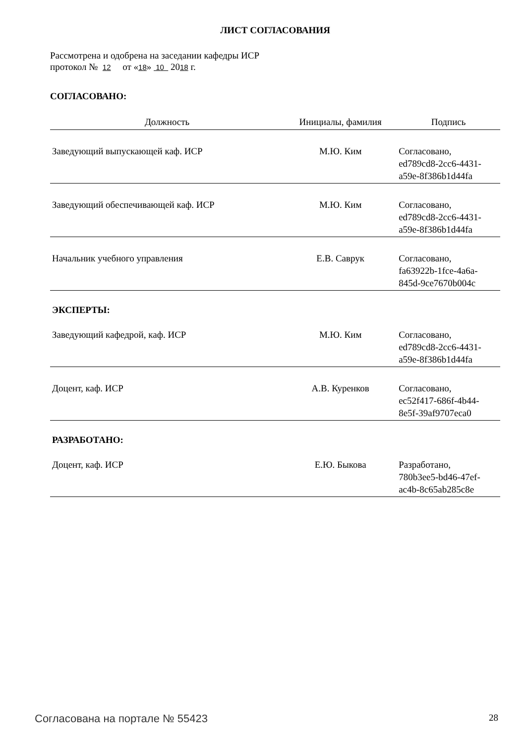ЛИСТ СОГЛАСОВАНИЯ
Рассмотрена и одобрена на заседании кафедры ИСР
протокол № 12 от «18» 10 2018 г.
СОГЛАСОВАНО:
| Должность | Инициалы, фамилия | Подпись |
| --- | --- | --- |
| Заведующий выпускающей каф. ИСР | М.Ю. Ким | Согласовано, ed789cd8-2cc6-4431- a59e-8f386b1d44fa |
| Заведующий обеспечивающей каф. ИСР | М.Ю. Ким | Согласовано, ed789cd8-2cc6-4431- a59e-8f386b1d44fa |
| Начальник учебного управления | Е.В. Саврук | Согласовано, fa63922b-1fce-4a6a- 845d-9ce7670b004c |
ЭКСПЕРТЫ:
| Заведующий кафедрой, каф. ИСР | М.Ю. Ким | Согласовано, ed789cd8-2cc6-4431- a59e-8f386b1d44fa |
| Доцент, каф. ИСР | А.В. Куренков | Согласовано, ec52f417-686f-4b44- 8e5f-39af9707eca0 |
РАЗРАБОТАНО:
| Доцент, каф. ИСР | Е.Ю. Быкова | Разработано, 780b3ee5-bd46-47ef- ac4b-8c65ab285c8e |
Согласована на портале № 55423 28